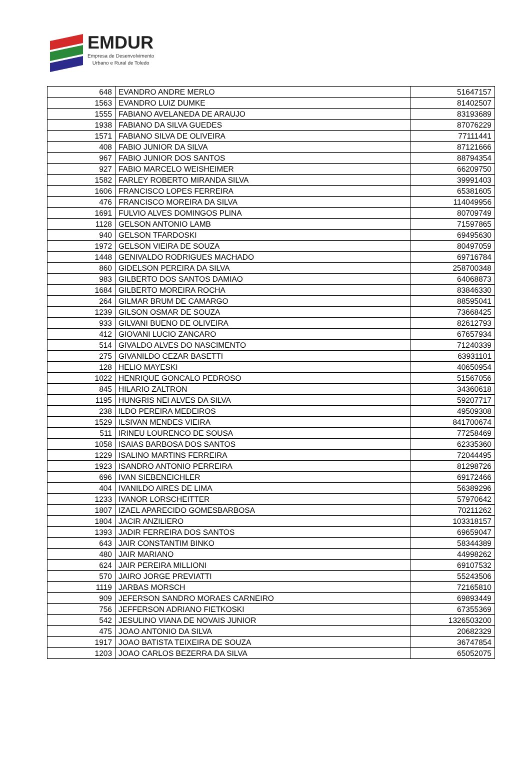EMDUR
Empresa de Desenvolvimento
Urbano e Rural de Toledo
| 648 | EVANDRO ANDRE MERLO | 51647157 |
| 1563 | EVANDRO LUIZ DUMKE | 81402507 |
| 1555 | FABIANO AVELANEDA DE ARAUJO | 83193689 |
| 1938 | FABIANO DA SILVA GUEDES | 87076229 |
| 1571 | FABIANO SILVA DE OLIVEIRA | 77111441 |
| 408 | FABIO JUNIOR DA SILVA | 87121666 |
| 967 | FABIO JUNIOR DOS SANTOS | 88794354 |
| 927 | FABIO MARCELO WEISHEIMER | 66209750 |
| 1582 | FARLEY ROBERTO MIRANDA SILVA | 39991403 |
| 1606 | FRANCISCO LOPES FERREIRA | 65381605 |
| 476 | FRANCISCO MOREIRA DA SILVA | 114049956 |
| 1691 | FULVIO ALVES DOMINGOS PLINA | 80709749 |
| 1128 | GELSON ANTONIO LAMB | 71597865 |
| 940 | GELSON TFARDOSKI | 69495630 |
| 1972 | GELSON VIEIRA DE SOUZA | 80497059 |
| 1448 | GENIVALDO RODRIGUES MACHADO | 69716784 |
| 860 | GIDELSON PEREIRA DA SILVA | 258700348 |
| 983 | GILBERTO DOS SANTOS DAMIAO | 64068873 |
| 1684 | GILBERTO MOREIRA ROCHA | 83846330 |
| 264 | GILMAR BRUM DE CAMARGO | 88595041 |
| 1239 | GILSON OSMAR DE SOUZA | 73668425 |
| 933 | GILVANI BUENO DE OLIVEIRA | 82612793 |
| 412 | GIOVANI LUCIO ZANCARO | 67657934 |
| 514 | GIVALDO ALVES DO NASCIMENTO | 71240339 |
| 275 | GIVANILDO CEZAR BASETTI | 63931101 |
| 128 | HELIO MAYESKI | 40650954 |
| 1022 | HENRIQUE GONCALO PEDROSO | 51567056 |
| 845 | HILARIO ZALTRON | 34360618 |
| 1195 | HUNGRIS NEI ALVES DA SILVA | 59207717 |
| 238 | ILDO PEREIRA MEDEIROS | 49509308 |
| 1529 | ILSIVAN MENDES VIEIRA | 841700674 |
| 511 | IRINEU LOURENCO DE SOUSA | 77258469 |
| 1058 | ISAIAS BARBOSA DOS SANTOS | 62335360 |
| 1229 | ISALINO MARTINS FERREIRA | 72044495 |
| 1923 | ISANDRO ANTONIO PERREIRA | 81298726 |
| 696 | IVAN SIEBENEICHLER | 69172466 |
| 404 | IVANILDO AIRES DE LIMA | 56389296 |
| 1233 | IVANOR LORSCHEITTER | 57970642 |
| 1807 | IZAEL APARECIDO GOMESBARBOSA | 70211262 |
| 1804 | JACIR ANZILIERO | 103318157 |
| 1393 | JADIR FERREIRA DOS SANTOS | 69659047 |
| 643 | JAIR CONSTANTIM BINKO | 58344389 |
| 480 | JAIR MARIANO | 44998262 |
| 624 | JAIR PEREIRA MILLIONI | 69107532 |
| 570 | JAIRO JORGE PREVIATTI | 55243506 |
| 1119 | JARBAS MORSCH | 72165810 |
| 909 | JEFERSON SANDRO MORAES CARNEIRO | 69893449 |
| 756 | JEFFERSON ADRIANO FIETKOSKI | 67355369 |
| 542 | JESULINO VIANA DE NOVAIS JUNIOR | 1326503200 |
| 475 | JOAO ANTONIO DA SILVA | 20682329 |
| 1917 | JOAO BATISTA TEIXEIRA DE SOUZA | 36747854 |
| 1203 | JOAO CARLOS BEZERRA DA SILVA | 65052075 |